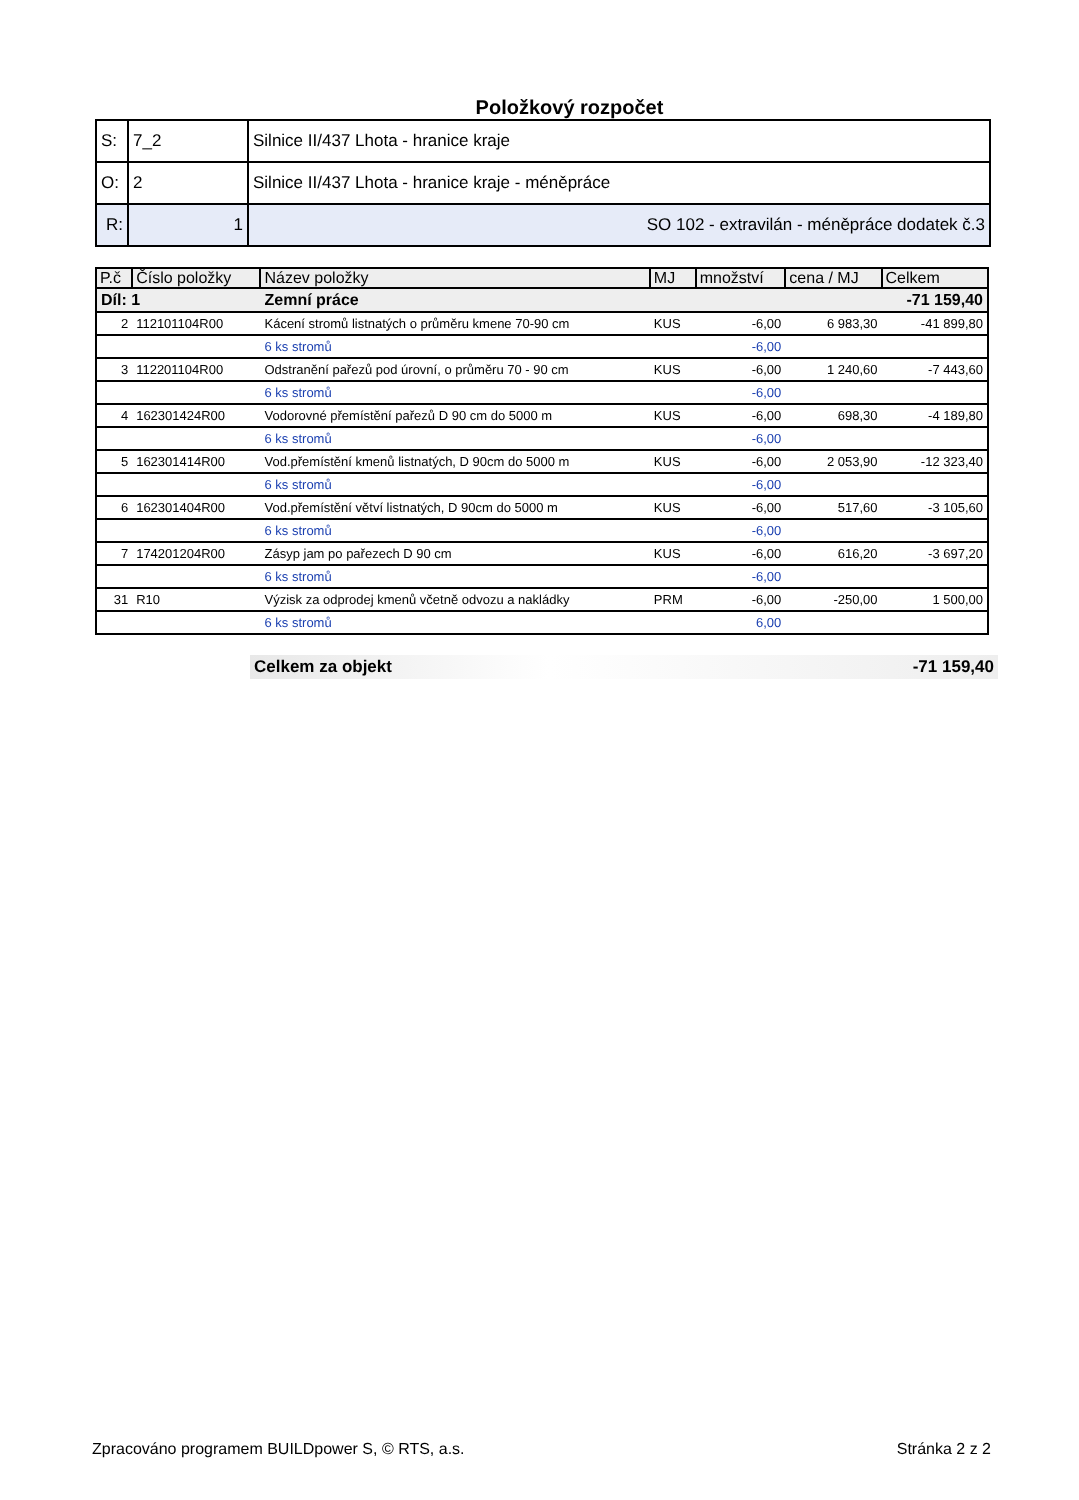Položkový rozpočet
| S: | 7_2 | Silnice II/437 Lhota - hranice kraje |
| O: | 2 | Silnice II/437 Lhota - hranice kraje - méněpráce |
| R: | 1 | SO 102 - extravilán - méněpráce dodatek č.3 |
| P.č | Číslo položky | Název položky | MJ | množství | cena / MJ | Celkem |
| --- | --- | --- | --- | --- | --- | --- |
| Díl: 1 | | Zemní práce | | | | -71 159,40 |
| 2 | 112101104R00 | Kácení stromů listnatých o průměru kmene 70-90 cm | KUS | -6,00 | 6 983,30 | -41 899,80 |
| | | 6 ks stromů | | -6,00 | | |
| 3 | 112201104R00 | Odstranění pařezů pod úrovní, o průměru 70 - 90 cm | KUS | -6,00 | 1 240,60 | -7 443,60 |
| | | 6 ks stromů | | -6,00 | | |
| 4 | 162301424R00 | Vodorovné přemístění pařezů D 90 cm do 5000 m | KUS | -6,00 | 698,30 | -4 189,80 |
| | | 6 ks stromů | | -6,00 | | |
| 5 | 162301414R00 | Vod.přemístění kmenů listnatých, D 90cm do 5000 m | KUS | -6,00 | 2 053,90 | -12 323,40 |
| | | 6 ks stromů | | -6,00 | | |
| 6 | 162301404R00 | Vod.přemístění větví listnatých, D 90cm do 5000 m | KUS | -6,00 | 517,60 | -3 105,60 |
| | | 6 ks stromů | | -6,00 | | |
| 7 | 174201204R00 | Zásyp jam po pařezech D 90 cm | KUS | -6,00 | 616,20 | -3 697,20 |
| | | 6 ks stromů | | -6,00 | | |
| 31 | R10 | Výzisk za odprodej kmenů včetně odvozu a nakládky | PRM | -6,00 | -250,00 | 1 500,00 |
| | | 6 ks stromů | | 6,00 | | |
Celkem za objekt -71 159,40
Zpracováno programem BUILDpower S, © RTS, a.s. Stránka 2 z 2